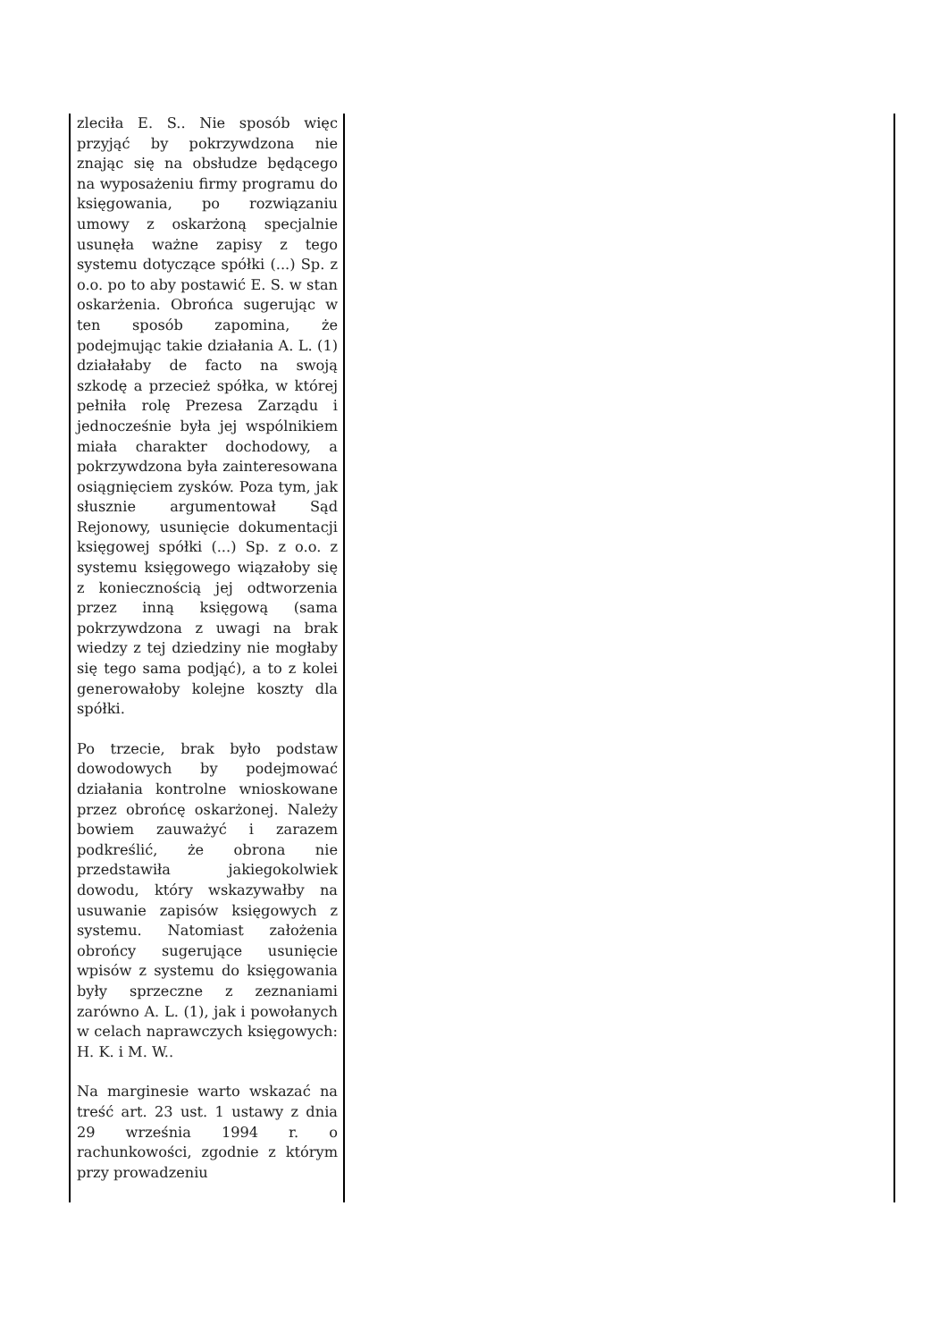| zleciła E. S.. Nie sposób więc przyjąć by pokrzywdzona nie znając się na obsłudze będącego na wyposażeniu firmy programu do księgowania, po rozwiązaniu umowy z oskarżoną specjalnie usunęła ważne zapisy z tego systemu dotyczące spółki (...) Sp. z o.o. po to aby postawić E. S. w stan oskarżenia. Obrońca sugerując w ten sposób zapomina, że podejmując takie działania A. L. (1) działałaby de facto na swoją szkodę a przecież spółka, w której pełniła rolę Prezesa Zarządu i jednocześnie była jej wspólnikiem miała charakter dochodowy, a pokrzywdzona była zainteresowana osiągnięciem zysków. Poza tym, jak słusznie argumentował Sąd Rejonowy, usunięcie dokumentacji księgowej spółki (...) Sp. z o.o. z systemu księgowego wiązałoby się z koniecznością jej odtworzenia przez inną księgową (sama pokrzywdzona z uwagi na brak wiedzy z tej dziedziny nie mogłaby się tego sama podjąć), a to z kolei generowałoby kolejne koszty dla spółki. Po trzecie, brak było podstaw dowodowych by podejmować działania kontrolne wnioskowane przez obrońcę oskarżonej. Należy bowiem zauważyć i zarazem podkreślić, że obrona nie przedstawiła jakiegokolwiek dowodu, który wskazywałby na usuwanie zapisów księgowych z systemu. Natomiast założenia obrońcy sugerujące usunięcie wpisów z systemu do księgowania były sprzeczne z zeznaniami zarówno A. L. (1), jak i powołanych w celach naprawczych księgowych: H. K. i M. W.. Na marginesie warto wskazać na treść art. 23 ust. 1 ustawy z dnia 29 września 1994 r. o rachunkowości, zgodnie z którym przy prowadzeniu | |